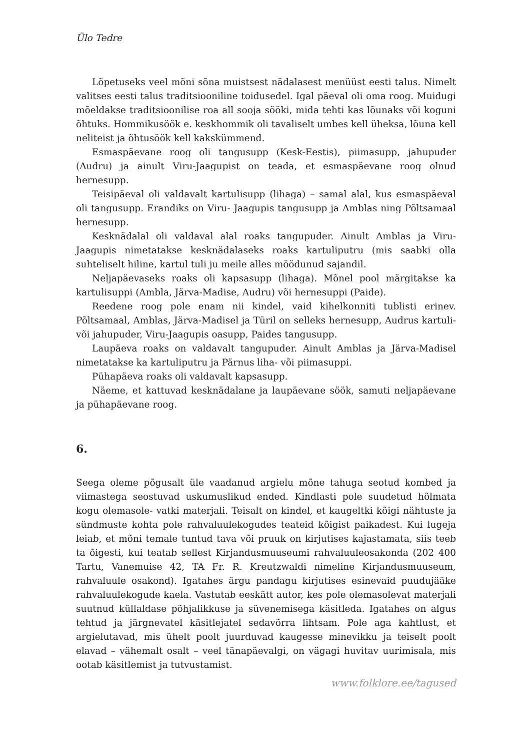Ülo Tedre
Lõpetuseks veel mõni sõna muistsest nädalasest menüüst eesti talus. Nimelt valitses eesti talus traditsiooniline toidusedel. Igal päeval oli oma roog. Muidugi mõeldakse traditsioonilise roa all sooja sööki, mida tehti kas lõunaks või koguni õhtuks. Hommikusöök e. keskhommik oli tavaliselt umbes kell üheksa, lõuna kell neliteist ja õhtusöök kell kakskümmend.
Esmaspäevane roog oli tangusupp (Kesk-Eestis), piimasupp, jahupuder (Audru) ja ainult Viru-Jaagupist on teada, et esmaspäevane roog olnud hernesupp.
Teisipäeval oli valdavalt kartulisupp (lihaga) – samal alal, kus esmaspäeval oli tangusupp. Erandiks on Viru- Jaagupis tangusupp ja Amblas ning Põltsamaal hernesupp.
Kesknädalal oli valdaval alal roaks tangupuder. Ainult Amblas ja Viru-Jaagupis nimetatakse kesknädalaseks roaks kartuliputru (mis saabki olla suhteliselt hiline, kartul tuli ju meile alles möödunud sajandil.
Neljapäevaseks roaks oli kapsasupp (lihaga). Mõnel pool märgitakse ka kartulisuppi (Ambla, Järva-Madise, Audru) või hernesuppi (Paide).
Reedene roog pole enam nii kindel, vaid kihelkonniti tublisti erinev. Põltsamaal, Amblas, Järva-Madisel ja Türil on selleks hernesupp, Audrus kartuli- või jahupuder, Viru-Jaagupis oasupp, Paides tangusupp.
Laupäeva roaks on valdavalt tangupuder. Ainult Amblas ja Järva-Madisel nimetatakse ka kartuliputru ja Pärnus liha- või piimasuppi.
Pühapäeva roaks oli valdavalt kapsasupp.
Näeme, et kattuvad kesknädalane ja laupäevane söök, samuti neljapäevane ja pühapäevane roog.
6.
Seega oleme põgusalt üle vaadanud argielu mõne tahuga seotud kombed ja viimastega seostuvad uskumuslikud ended. Kindlasti pole suudetud hõlmata kogu olemasole- vatki materjali. Teisalt on kindel, et kaugeltki kõigi nähtuste ja sündmuste kohta pole rahvaluulekogudes teateid kõigist paikadest. Kui lugeja leiab, et mõni temale tuntud tava või pruuk on kirjutises kajastamata, siis teeb ta õigesti, kui teatab sellest Kirjandusmuuseumi rahvaluuleosakonda (202 400 Tartu, Vanemuise 42, TA Fr. R. Kreutzwaldi nimeline Kirjandusmuuseum, rahvaluule osakond). Igatahes ärgu pandagu kirjutises esinevaid puudujääke rahvaluulekogude kaela. Vastutab eeskätt autor, kes pole olemasolevat materjali suutnud küllaldase põhjalikkuse ja süvenemisega käsitleda. Igatahes on algus tehtud ja järgnevatel käsitlejatel sedavõrra lihtsam. Pole aga kahtlust, et argielutavad, mis ühelt poolt juurduvad kaugesse minevikku ja teiselt poolt elavad – vähemalt osalt – veel tänapäevalgi, on vägagi huvitav uurimisala, mis ootab käsitlemist ja tutvustamist.
www.folklore.ee/tagused